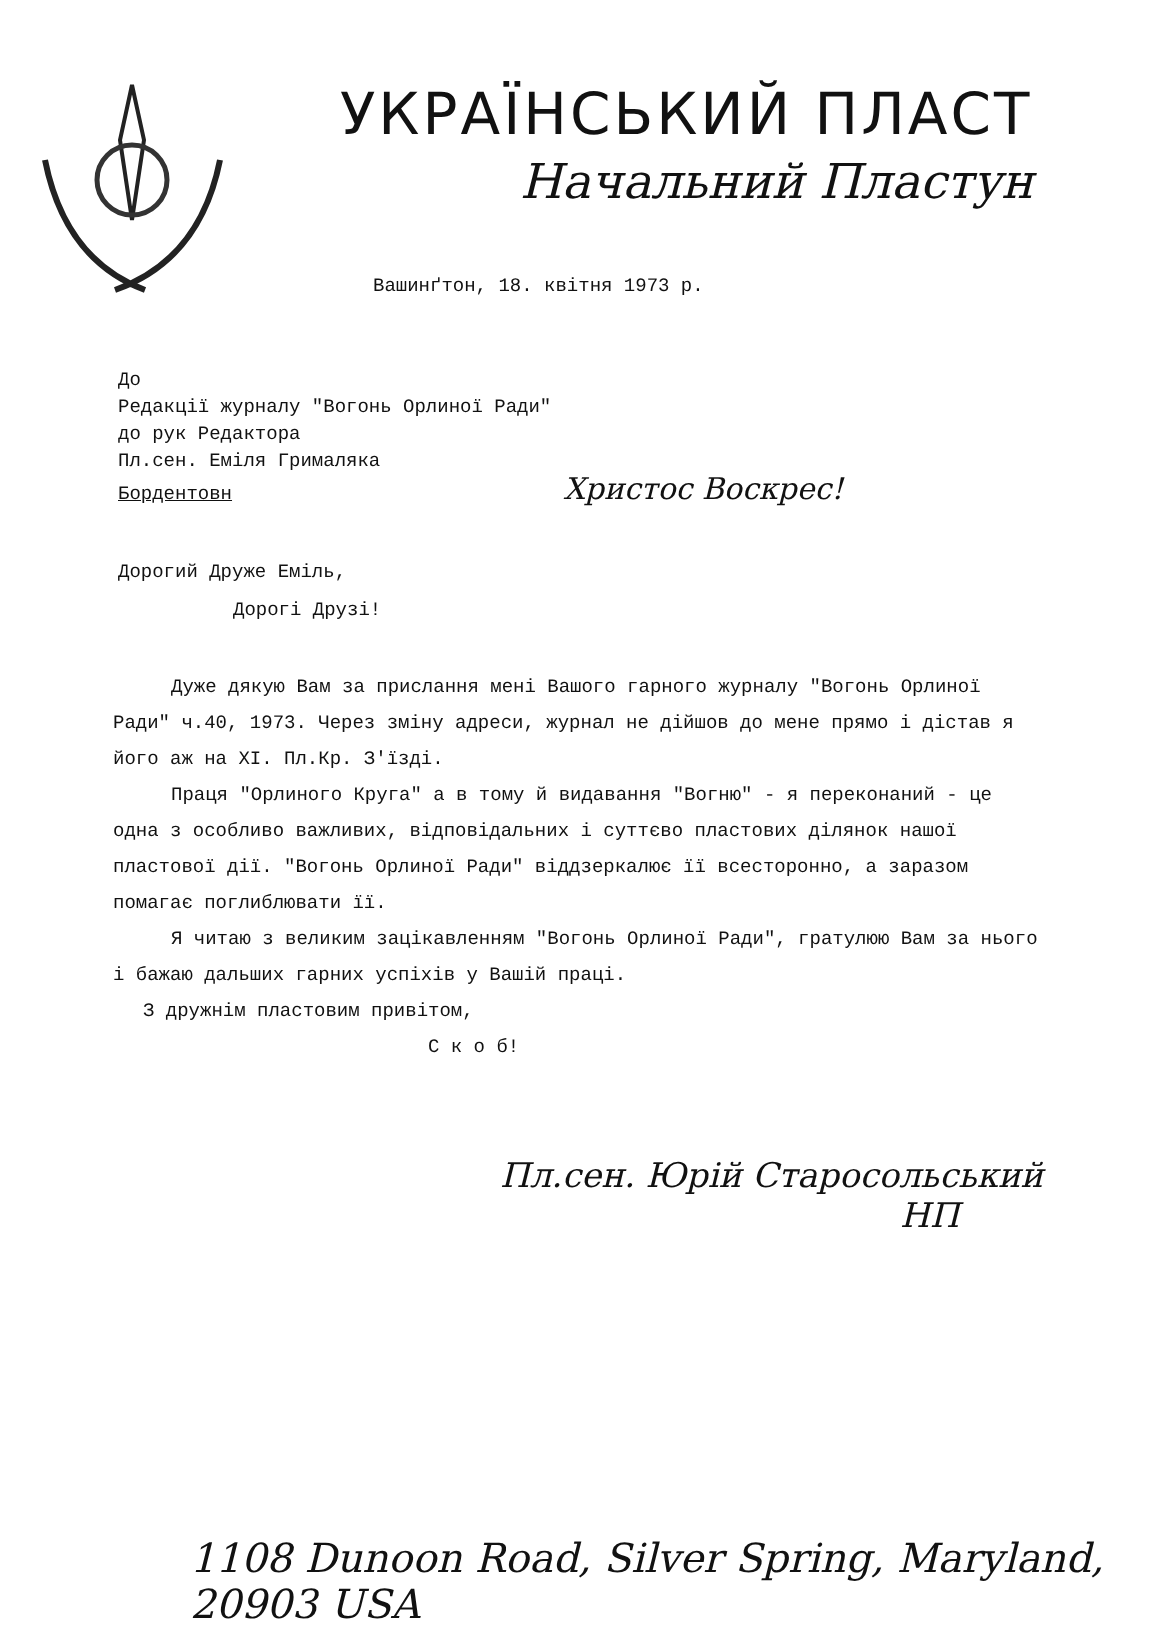УКРАЇНСЬКИЙ ПЛАСТ
Начальний Пластун
Вашинґтон, 18. квітня 1973 р.
До
Редакції журналу "Вогонь Орлиної Ради"
до рук Редактора
Пл.сен. Еміля Грималяка
Бордентовн Христос Воскрес!
Дорогий Друже Еміль,
Дорогі Друзі!
Дуже дякую Вам за прислання мені Вашого гарного журналу "Вогонь Орлиної Ради" ч.40, 1973. Через зміну адреси, журнал не дійшов до мене прямо і дістав я його аж на XI. Пл.Кр. З'їзді.
Праця "Орлиного Круга" а в тому й видавання "Вогню" - я переконаний - це одна з особливо важливих, відповідальних і суттєво пластових ділянок нашої пластової дії. "Вогонь Орлиної Ради" віддзеркалює її всесторонно, а заразом помагає поглиблювати її.
Я читаю з великим зацікавленням "Вогонь Орлиної Ради", гратулюю Вам за нього і бажаю дальших гарних успіхів у Вашій праці.
З дружнім пластовим привітом,
С к о б!
Пл.сен. Юрій Старосольський
НП
1108 Dunoon Road, Silver Spring, Maryland, 20903 USA